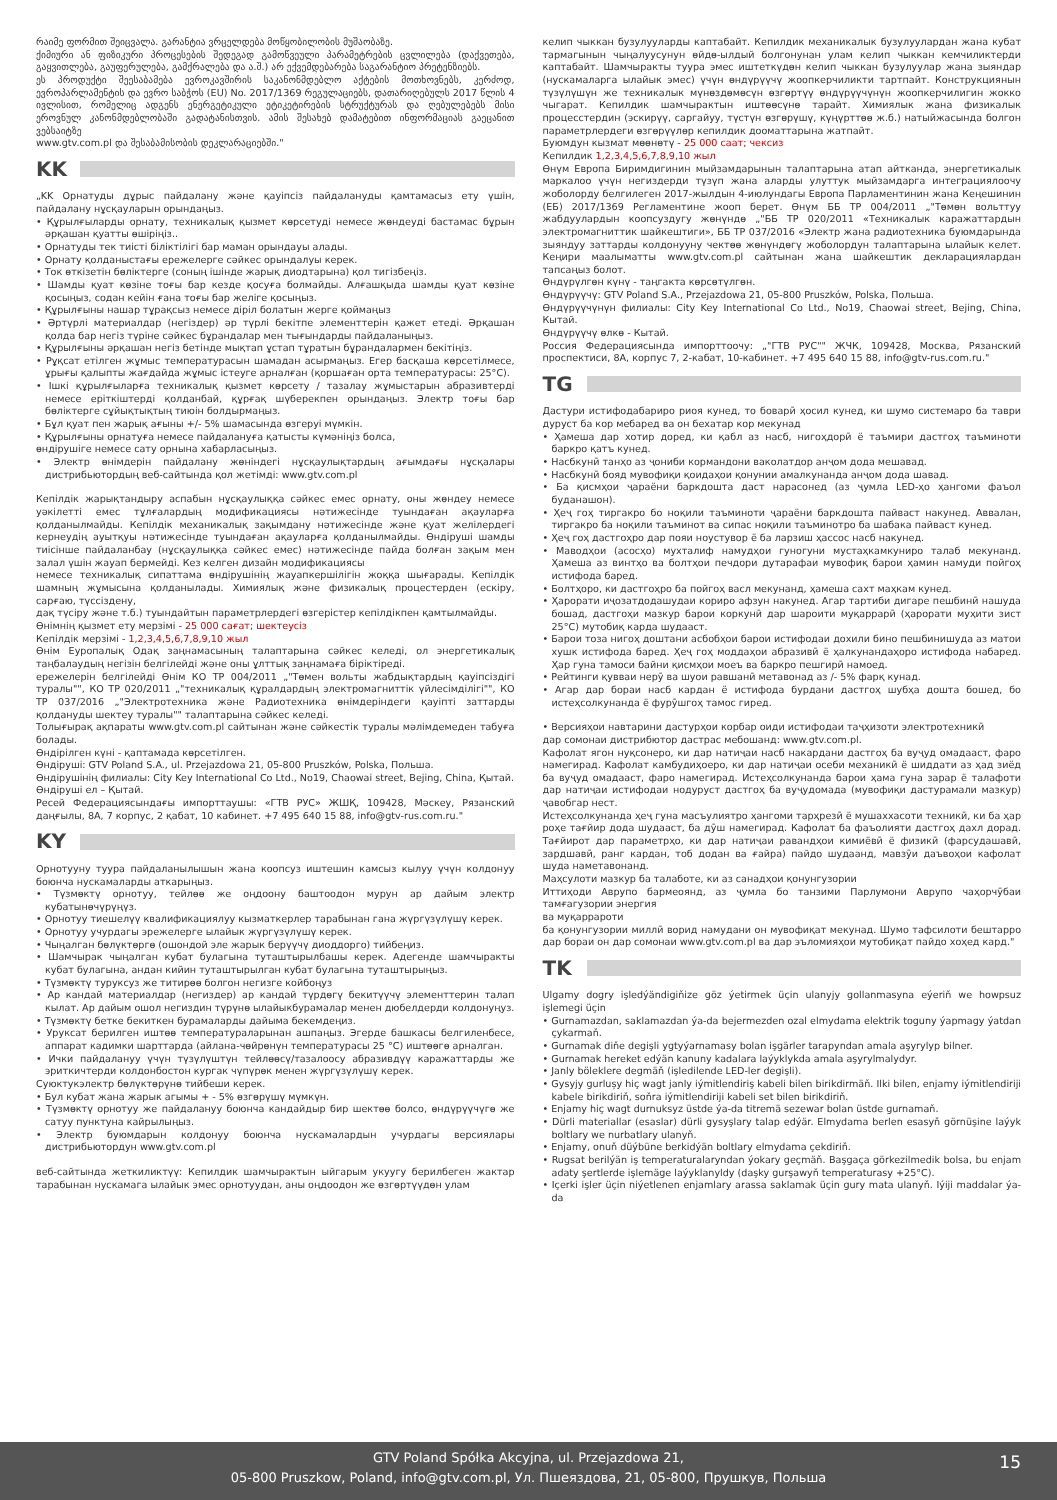რაიმე ფორმით შეიცვალა. გარანტია ვრცელდება მოწყობილობის მუშაობაზე.
ქიმიური ან ფიზიკური პროცესების შედეგად გამოწვეული პარამეტრების ცვლილება (დაქვეთება, გაყვითლება, გაუფერულება, გამქრალება და ა.შ.) არ ექვემდებარება საგარანტიო პრეტენზიებს.
ეს პროდუქტი შეესაბამება ევროკავშირის საკანონმდებლო აქტების მოთხოვნებს, კერძოდ, ევროპარლამენტის და ევრო საბჭოს (EU) No. 2017/1369 რეგულაციებს, დათარიღებულს 2017 წლის 4 ივლისით, რომელიც ადგენს ენერგეტიკული ეტიკეტირების სტრუქტურას და ღებულებებს მისი ეროვნულ კანონმდებლობაში გადატანისთვის. ამის შესახებ დამატებით ინფორმაციას გაეცანით ვებსაიტზე
www.gtv.com.pl და შესაბამისობის დეკლარაციებში."
KK
„KK Орнатуды дұрыс пайдалану және қауіпсіз пайдалануды қамтамасыз ету үшін, пайдалану нұсқауларын орындаңыз.
• Құрылғыларды орнату, техникалық қызмет көрсетуді немесе жөндеуді бастамас бұрын әрқашан қуатты өшіріңіз..
• Орнатуды тек тиісті біліктілігі бар маман орындауы алады.
• Орнату қолданыстағы ережелерге сәйкес орындалуы керек.
• Ток өткізетін бөліктерге (соның ішінде жарық диодтарына) қол тигізбеңіз.
• Шамды қуат көзіне тоғы бар кезде қосуға болмайды. Алғашқыда шамды қуат көзіне қосыңыз, содан кейін ғана тоғы бар желіге қосыңыз.
• Құрылғыны нашар тұрақсыз немесе діріл болатын жерге қоймаңыз
• Әртүрлі материалдар (негіздер) әр түрлі бекітпе элементтерін қажет етеді. Әрқашан қолда бар негіз түріне сәйкес бұрандалар мен тығындарды пайдаланыңыз.
• Құрылғыны әрқашан негіз бетінде мықтап ұстап тұратын бұрандалармен бекітіңіз.
• Рұқсат етілген жұмыс температурасын шамадан асырмаңыз. Егер басқаша көрсетілмесе, ұрығы қалыпты жағдайда жұмыс істеуге арналған (қоршаған орта температурасы: 25°C).
• Ішкі құрылғыларға техникалық қызмет көрсету / тазалау жұмыстарын абразивтерді немесе еріткіштерді қолданбай, құрғақ шүберекпен орындаңыз. Электр тоғы бар бөліктерге сұйықтықтың тиюін болдырмаңыз.
• Бұл қуат пен жарық ағыны +/- 5% шамасында өзгеруі мүмкін.
• Құрылғыны орнатуға немесе пайдалануға қатысты күмәніңіз болса,
өндірушіге немесе сату орнына хабарласыңыз.
• Электр өнімдерін пайдалану жөніндегі нұсқаулықтардың ағымдағы нұсқалары дистрибьютордың веб-сайтында қол жетімді: www.gtv.com.pl
Кепілдік жарықтандыру аспабын нұсқаулыққа сәйкес емес орнату, оны жөндеу немесе уәкілетті емес тұлғалардың модификациясы нәтижесінде туындаған ақауларға қолданылмайды. Кепілдік механикалық зақымдану нәтижесінде және қуат желілердегі кернеудің ауытқуы нәтижесінде туындаған ақауларға қолданылмайды. Өндіруші шамды тиісінше пайдаланбау (нұсқаулыққа сәйкес емес) нәтижесінде пайда болған зақым мен залал үшін жауап бермейді. Кез келген дизайн модификациясы
немесе техникалық сипаттама өндірушінің жауапкершілігін жоққа шығарады. Кепілдік шамның жұмысына қолданылады. Химиялық және физикалық процестерден (ескіру, сарғаю, түссіздену,
дақ түсіру және т.б.) туындайтын параметрлердегі өзгерістер кепілдікпен қамтылмайды.
Өнімнің қызмет ету мерзімі - 25 000 сағат; шектеусіз
Кепілдік мерзімі - 1,2,3,4,5,6,7,8,9,10 жыл
Өнім Еуропалық Одақ заңнамасының талаптарына сәйкес келеді, ол энергетикалық таңбалаудың негізін белгілейді және оны ұлттық заңнамаға біріктіреді.
ережелерін белгілейді Өнім КО ТР 004/2011 „"Төмен вольты жабдықтардың қауіпсіздігі туралы"", КО ТР 020/2011 „"техникалық құралдардың электромагниттік үйлесімділігі"", КО ТР 037/2016 „"Электротехника және Радиотехника өнімдеріндеги қауіпті заттарды қолдануды шектеу туралы"" талаптарына сәйкес келеді.
Толығырақ ақпараты www.gtv.com.pl сайтынан және сәйкестік туралы мәлімдемеден табуға болады.
Өндірілген күні - қаптамада көрсетілген.
Өндіруші: GTV Poland S.A., ul. Przejazdowa 21, 05-800 Pruszków, Polska, Польша.
Өндірушінің филиалы: City Key International Co Ltd., No19, Chaowai street, Bejing, China, Қытай.
Өндіруші ел – Қытай.
Ресей Федерациясындағы импорттаушы: «ГТВ РУС» ЖШҚ, 109428, Мәскеу, Рязанский даңғылы, 8А, 7 корпус, 2 қабат, 10 кабинет. +7 495 640 15 88, info@gtv-rus.com.ru."
KY
Орнотууну туура пайдаланылышын жана коопсуз иштешин камсыз кылуу үчүн колдонуу боюнча нускамаларды аткарыңыз.
• Түзмөктү орнотуу, тейлөө же оңдоону баштоодон мурун ар дайым электр кубатынөчүрүңүз.
• Орнотуу тиешелүү квалификациялуу кызматкерлер тарабынан гана жүргүзүлүшү керек.
• Орнотуу учурдагы эрежелерге ылайык жүргүзүлүшү керек.
• Чыңалган бөлүктөргө (ошондой эле жарык берүүчү диоддорго) тийбеңиз.
• Шамчырак чыңалган кубат булагына туташтырылбашы керек. Адегенде шамчыракты кубат булагына, андан кийин туташтырылган кубат булагына туташтырыңыз.
• Түзмөктү туруксуз же титирөө болгон негизге койбоңуз
• Ар кандай материалдар (негиздер) ар кандай түрдөгү бекитүүчү элементтерин талап кылат. Ар дайым ошол негиздин түрүнө ылайыкбурамалар менен дюбелдерди колдонуңуз.
• Түзмөктү бетке бекиткен бурамаларды дайыма бекемдеңиз.
• Уруксат берилген иштөө температураларынан ашпаңыз. Эгерде башкасы белгиленбесе, аппарат кадимки шарттарда (айлана-чөйрөнүн температурасы 25 °C) иштөөгө арналган.
• Ички пайдалануу үчүн түзүлүштүн тейлөөсү/тазалоосу абразивдүү каражаттарды же эриткичтерди колдонбостон кургак чүпүрөк менен жүргүзүлүшү керек.
Суюктукэлектр бөлүктөрүнө тийбеши керек.
• Бул кубат жана жарык агымы + - 5% өзгөрүшү мүмкүн.
• Түзмөктү орнотуу же пайдалануу боюнча кандайдыр бир шектөө болсо, өндүрүүчүгө же сатуу пунктуна кайрылыңыз.
• Электр буюмдарын колдонуу боюнча нускамалардын учурдагы версиялары дистрибьютордун www.gtv.com.pl
веб-сайтында жеткиликтүү: Кепилдик шамчырактын ыйгарым укуугу берилбеген жактар тарабынан нускамага ылайык эмес орнотуудан, аны оңдоодон же өзгөртүүдөн улам
келип чыккан бузулууларды каптабайт. Кепилдик механикалык бузулуулардан жана кубат тармагынын чыңалуусунун өйдө-ылдый болгонунан улам келип чыккан кемчиликтерди каптабайт. Шамчыракты туура эмес иштеткүдөн келип чыккан бузулуулар жана зыяндар (нускамаларга ылайык эмес) үчүн өндүрүүчү жоопкерчиликти тартпайт. Конструкциянын түзүлүшүн же техникалык мүнөздөмөсүн өзгөртүү өндүрүүчүнүн жоопкерчилигин жокко чыгарат. Кепилдик шамчырактын иштөөсүнө тарайт. Химиялык жана физикалык процесстердин (эскирүү, саргайуу, түстүн өзгөрүшү, күңүрттөө ж.б.) натыйжасында болгон параметрлердеги өзгөрүүлөр кепилдик дооматтарына жатпайт.
Буюмдун кызмат мөөнөтү - 25 000 саат; чексиз
Кепилдик 1,2,3,4,5,6,7,8,9,10 жыл
Өнүм Европа Биримдигинин мыйзамдарынын талаптарына атап айтканда, энергетикалык маркалоо үчүн негиздерди түзүп жана аларды улуттук мыйзамдарга интеграциялоочу жоболорду белгилеген 2017-жылдын 4-июлундагы Европа Парламентинин жана Кеңешинин (ЕБ) 2017/1369 Регламентине жооп берет. Өнүм ББ ТР 004/2011 „"Төмөн вольттуу жабдуулардын коопсуздугу жөнүндө „"ББ ТР 020/2011 «Техникалык каражаттардын электромагниттик шайкештиги», ББ ТР 037/2016 «Электр жана радиотехника буюмдарында зыяндуу заттарды колдонууну чектөө жөнүндөгү жоболордун талаптарына ылайык келет. Кеңири маалыматты www.gtv.com.pl сайтынан жана шайкештик декларациялардан тапсаңыз болот.
Өндүрүлгөн күнү - таңгакта көрсөтүлгөн.
Өндүрүүчү: GTV Poland S.A., Przejazdowa 21, 05-800 Pruszków, Polska, Польша.
Өндүрүүчүнүн филиалы: City Key International Co Ltd., No19, Chaowai street, Bejing, China, Кытай.
Өндүрүүчү өлкө - Кытай.
Россия Федерациясында импорттоочу: „"ГТВ РУС"" ЖЧК, 109428, Москва, Рязанский проспектиси, 8А, корпус 7, 2-кабат, 10-кабинет. +7 495 640 15 88, info@gtv-rus.com.ru."
TG
Дастури истифодабариро риоя кунед, то боварӣ ҳосил кунед, ки шумо системаро ба таври дуруст ба кор мебаред ва он бехатар кор мекунад
• Ҳамеша дар хотир доред, ки қабл аз насб, нигоҳдорӣ ё таъмири дастгоҳ таъминоти баркро қатъ кунед.
• Насбкунӣ танҳо аз ҷониби кормандони ваколатдор анҷом дода мешавад.
• Насбкунӣ бояд мувофиқи қоидаҳои қонунии амалкунанда анҷом дода шавад.
• Ба қисмҳои ҷараёни баркдошта даст нарасонед (аз ҷумла LED-ҳо ҳангоми фаъол буданашон).
• Ҳеҷ гоҳ тиргакро бо ноқили таъминоти ҷараёни баркдошта пайваст накунед. Аввалан, тиргакро ба ноқили таъминот ва сипас ноқили таъминотро ба шабака пайваст кунед.
• Ҳеҷ гоҳ дастгоҳро дар пояи ноустувор ё ба ларзиш ҳассос насб накунед.
• Маводҳои (асосҳо) мухталиф намудҳои гуногуни мустаҳкамкуниро талаб мекунанд. Ҳамеша аз винтҳо ва болтҳои печдори дутарафаи мувофиқ барои ҳамин намуди пойгоҳ истифода баред.
• Болтҳоро, ки дастгоҳро ба пойгоҳ васл мекунанд, ҳамеша сахт маҳкам кунед.
• Ҳарорати иҷозатдодашудаи кориро афзун накунед. Агар тартиби дигаре пешбинӣ нашуда бошад, дастгоҳи мазкур барои коркунӣ дар шароити муқаррарӣ (ҳарорати муҳити зист 25°C) мутобиқ карда шудааст.
• Барои тоза нигоҳ доштани асбобҳои барои истифодаи дохили бино пешбинишуда аз матои хушк истифода баред. Ҳеҷ гоҳ моддаҳои абразивӣ ё ҳалкунандаҳоро истифода набаред. Ҳар гуна тамоси байни қисмҳои моеъ ва баркро пешгирӣ намоед.
• Рейтинги қувваи нерӯ ва шуои равшанӣ метавонад аз /- 5% фарқ кунад.
• Агар дар бораи насб кардан ё истифода бурдани дастгоҳ шубҳа дошта бошед, бо истеҳсолкунанда ё фурӯшгоҳ тамос гиред.
• Версияҳои навтарини дастурҳои корбар оиди истифодаи таҷҳизоти электротехникӣ
дар сомонаи дистрибютор дастрас мебошанд: www.gtv.com.pl.
Кафолат ягон нуқсонеро, ки дар натиҷаи насб накардани дастгоҳ ба вуҷуд омадааст, фаро намегирад. Кафолат камбудиҳоеро, ки дар натиҷаи осеби механикӣ ё шиддати аз ҳад зиёд ба вуҷуд омадааст, фаро намегирад. Истеҳсолкунанда барои ҳама гуна зарар ё талафоти дар натиҷаи истифодаи нодуруст дастгоҳ ба вуҷудомада (мувофиқи дастурамали мазкур) ҷавобгар нест.
Истеҳсолкунанда ҳеҷ гуна масъулиятро ҳангоми тарҳрезӣ ё мушаххасоти техникӣ, ки ба ҳар роҳе тағйир дода шудааст, ба дӯш намегирад. Кафолат ба фаъолияти дастгоҳ дахл дорад. Тағйирот дар параметрҳо, ки дар натиҷаи равандҳои кимиёвӣ ё физикӣ (фарсудашавӣ, зардшавӣ, ранг кардан, тоб додан ва ғайра) пайдо шудаанд, мавзӯи даъвоҳои кафолат шуда наметавонанд.
Маҳсулоти мазкур ба талаботе, ки аз санадҳои қонунгузории
Иттиҳоди Аврупо бармеоянд, аз ҷумла бо танзими Парлумони Аврупо чаҳорчӯбаи тамғагузории энергия
ва муқаррароти
ба қонунгузории миллӣ ворид намудани он мувофиқат мекунад. Шумо тафсилоти бештарро дар бораи он дар сомонаи www.gtv.com.pl ва дар эъломияҳои мутобиқат пайдо хоҳед кард."
TK
Ulgamy dogry işledýändigiňize göz ýetirmek üçin ulanyjy gollanmasyna eýeriň we howpsuz işlemegi üçin
• Gurnamazdan, saklamazdan ýa-da bejermezden ozal elmydama elektrik toguny ýapmagy ýatdan çykarmaň.
• Gurnamak diňe degişli ygtyýarnamasy bolan işgärler tarapyndan amala aşyrylyp bilner.
• Gurnamak hereket edýän kanuny kadalara laýyklykda amala aşyrylmalydyr.
• Janly böleklere degmäň (işledilende LED-ler degişli).
• Gysyjy gurlușy hiç wagt janly iýmitlendiriş kabeli bilen birikdirmäň. Ilki bilen, enjamy iýmitlendiriji kabele birikdiriň, soňra iýmitlendiriji kabeli set bilen birikdiriň.
• Enjamy hiç wagt durnuksyz üstde ýa-da titremä sezewar bolan üstde gurnamaň.
• Dürli materiallar (esaslar) dürli gysyşlary talap edýär. Elmydama berlen esasyň görnüşine laýyk boltlary we nurbatlary ulanyň.
• Enjamy, onuň düýbüne berkidýän boltlary elmydama çekdiriň.
• Rugsat berilýän iş temperaturalaryndan ýokary geçmäň. Başgaça görkezilmedik bolsa, bu enjam adaty şertlerde işlemäge laýyklanyldy (daşky gurşawyň temperaturasy +25°C).
• Içerki işler üçin niýetlenen enjamlary arassa saklamak üçin gury mata ulanyň. Iýiji maddalar ýa-da
GTV Poland Spółka Akcyjna, ul. Przejazdowa 21,
05-800 Pruszkow, Poland, info@gtv.com.pl, Ул. Пшеяздова, 21, 05-800, Прушкув, Польша
15